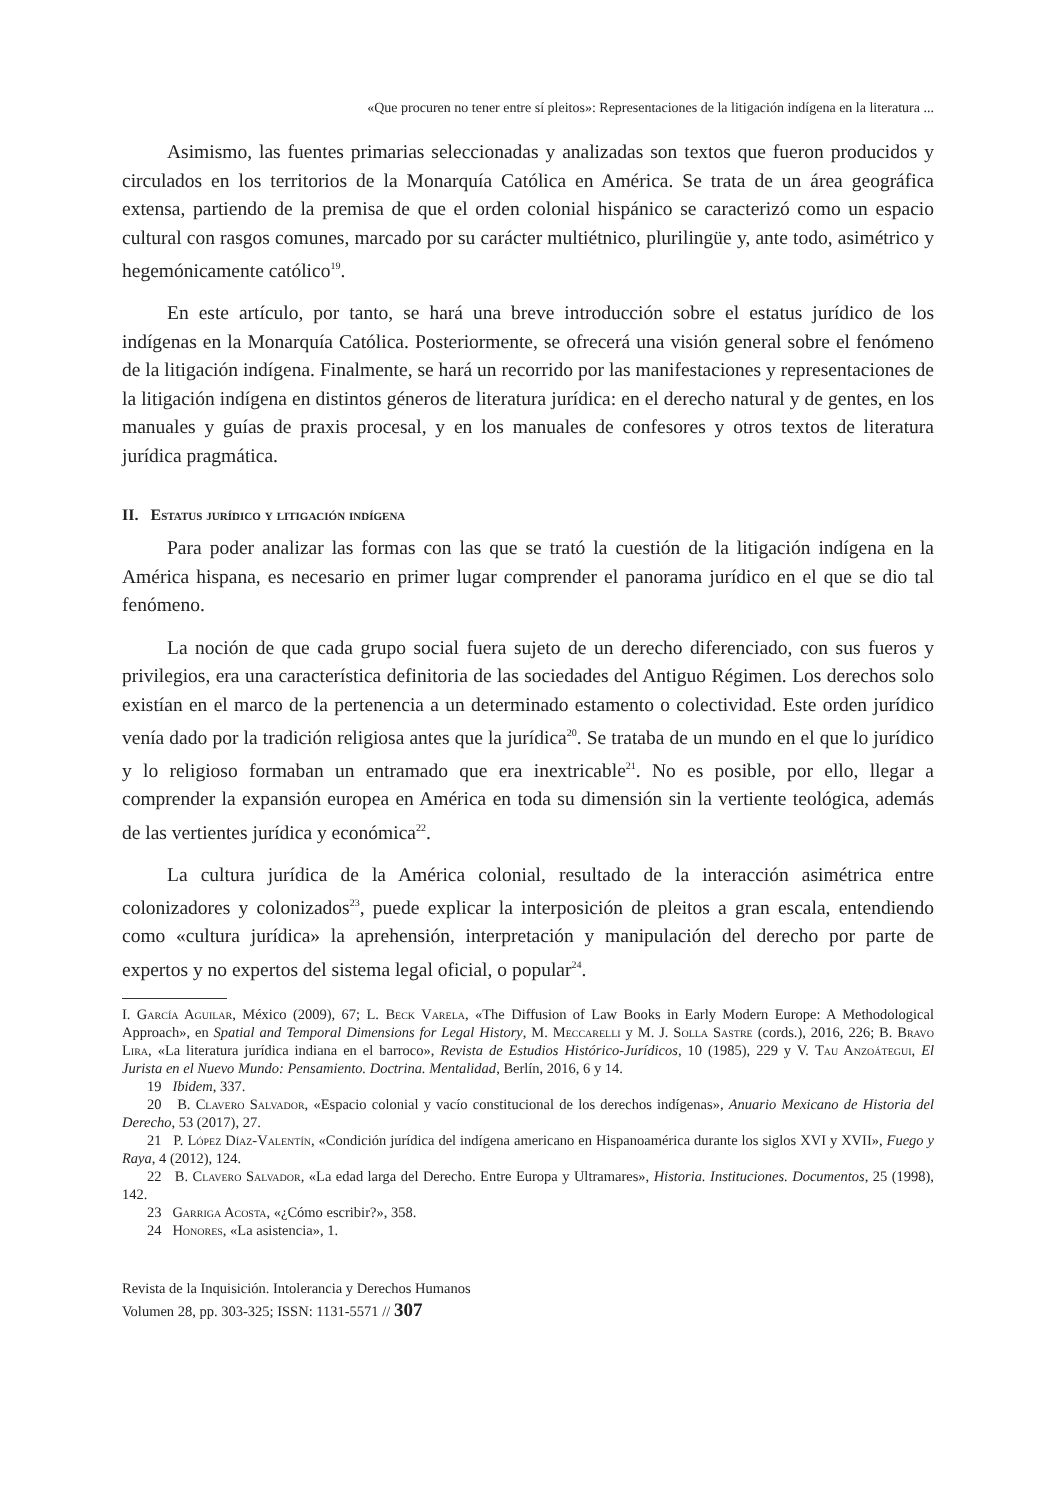«Que procuren no tener entre sí pleitos»: Representaciones de la litigación indígena en la literatura ...
Asimismo, las fuentes primarias seleccionadas y analizadas son textos que fueron producidos y circulados en los territorios de la Monarquía Católica en América. Se trata de un área geográfica extensa, partiendo de la premisa de que el orden colonial hispánico se caracterizó como un espacio cultural con rasgos comunes, marcado por su carácter multiétnico, plurilingüe y, ante todo, asimétrico y hegemónicamente católico<sup>19</sup>.
En este artículo, por tanto, se hará una breve introducción sobre el estatus jurídico de los indígenas en la Monarquía Católica. Posteriormente, se ofrecerá una visión general sobre el fenómeno de la litigación indígena. Finalmente, se hará un recorrido por las manifestaciones y representaciones de la litigación indígena en distintos géneros de literatura jurídica: en el derecho natural y de gentes, en los manuales y guías de praxis procesal, y en los manuales de confesores y otros textos de literatura jurídica pragmática.
II. Estatus jurídico y litigación indígena
Para poder analizar las formas con las que se trató la cuestión de la litigación indígena en la América hispana, es necesario en primer lugar comprender el panorama jurídico en el que se dio tal fenómeno.
La noción de que cada grupo social fuera sujeto de un derecho diferenciado, con sus fueros y privilegios, era una característica definitoria de las sociedades del Antiguo Régimen. Los derechos solo existían en el marco de la pertenencia a un determinado estamento o colectividad. Este orden jurídico venía dado por la tradición religiosa antes que la jurídica<sup>20</sup>. Se trataba de un mundo en el que lo jurídico y lo religioso formaban un entramado que era inextricable<sup>21</sup>. No es posible, por ello, llegar a comprender la expansión europea en América en toda su dimensión sin la vertiente teológica, además de las vertientes jurídica y económica<sup>22</sup>.
La cultura jurídica de la América colonial, resultado de la interacción asimétrica entre colonizadores y colonizados<sup>23</sup>, puede explicar la interposición de pleitos a gran escala, entendiendo como «cultura jurídica» la aprehensión, interpretación y manipulación del derecho por parte de expertos y no expertos del sistema legal oficial, o popular<sup>24</sup>.
I. García Aguilar, México (2009), 67; L. Beck Varela, «The Diffusion of Law Books in Early Modern Europe: A Methodological Approach», en Spatial and Temporal Dimensions for Legal History, M. Meccarelli y M. J. Solla Sastre (cords.), 2016, 226; B. Bravo Lira, «La literatura jurídica indiana en el barroco», Revista de Estudios Histórico-Jurídicos, 10 (1985), 229 y V. Tau Anzoátegui, El Jurista en el Nuevo Mundo: Pensamiento. Doctrina. Mentalidad, Berlín, 2016, 6 y 14.
19 Ibidem, 337.
20 B. Clavero Salvador, «Espacio colonial y vacío constitucional de los derechos indígenas», Anuario Mexicano de Historia del Derecho, 53 (2017), 27.
21 P. López Díaz-Valentín, «Condición jurídica del indígena americano en Hispanoamérica durante los siglos XVI y XVII», Fuego y Raya, 4 (2012), 124.
22 B. Clavero Salvador, «La edad larga del Derecho. Entre Europa y Ultramares», Historia. Instituciones. Documentos, 25 (1998), 142.
23 Garriga Acosta, «¿Cómo escribir?», 358.
24 Honores, «La asistencia», 1.
Revista de la Inquisición. Intolerancia y Derechos Humanos
Volumen 28, pp. 303-325; ISSN: 1131-5571 // 307